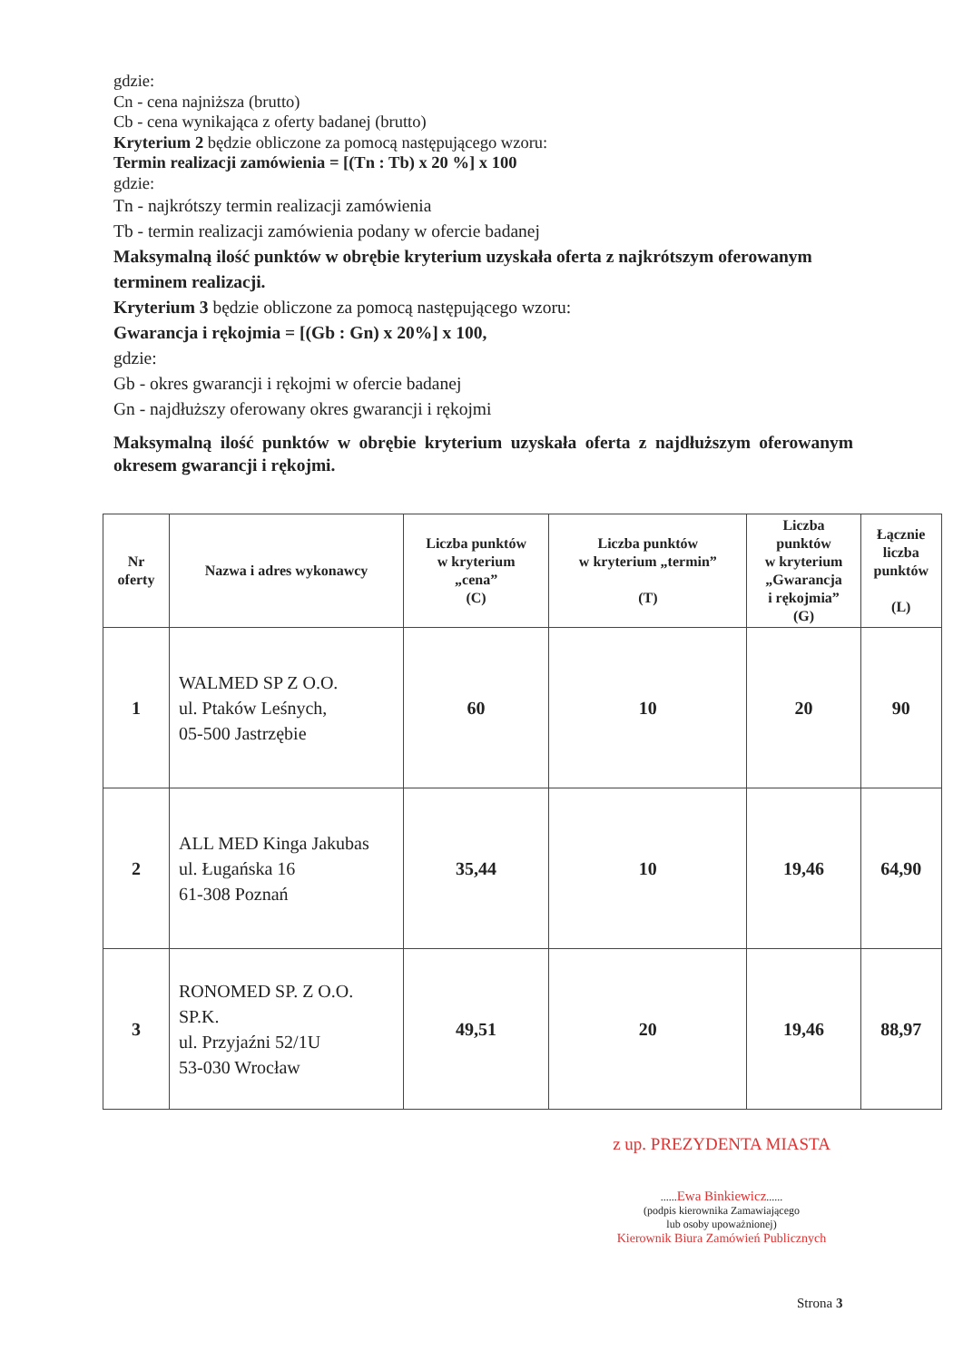gdzie:
Cn - cena najniższa (brutto)
Cb - cena wynikająca z oferty badanej (brutto)
Kryterium 2 będzie obliczone za pomocą następującego wzoru:
Termin realizacji zamówienia = [(Tn : Tb) x 20 %] x 100
gdzie:
Tn - najkrótszy termin realizacji zamówienia
Tb - termin realizacji zamówienia podany w ofercie badanej
Maksymalną ilość punktów w obrębie kryterium uzyskała oferta z najkrótszym oferowanym terminem realizacji.
Kryterium 3 będzie obliczone za pomocą następującego wzoru:
Gwarancja i rękojmia = [(Gb : Gn) x 20%] x 100,
gdzie:
Gb - okres gwarancji i rękojmi w ofercie badanej
Gn - najdłuższy oferowany okres gwarancji i rękojmi
Maksymalną ilość punktów w obrębie kryterium uzyskała oferta z najdłuższym oferowanym okresem gwarancji i rękojmi.
| Nr oferty | Nazwa i adres wykonawcy | Liczba punktów w kryterium „cena” (C) | Liczba punktów w kryterium „termin” (T) | Liczba punktów w kryterium „Gwarancja i rękojmia” (G) | Łącznie liczba punktów (L) |
| --- | --- | --- | --- | --- | --- |
| 1 | WALMED SP Z O.O. ul. Ptaków Leśnych, 05-500 Jastrzębie | 60 | 10 | 20 | 90 |
| 2 | ALL MED Kinga Jakubas ul. Ługańska 16 61-308 Poznań | 35,44 | 10 | 19,46 | 64,90 |
| 3 | RONOMED SP. Z O.O. SP.K. ul. Przyjaźni 52/1U 53-030 Wrocław | 49,51 | 20 | 19,46 | 88,97 |
z up. PREZYDENTA MIASTA
......Ewa Binkiewicz......
(podpis kierownika Zamawiającego
lub osoby upoważnionej)
Kierownik Biura Zamówień Publicznych
Strona 3